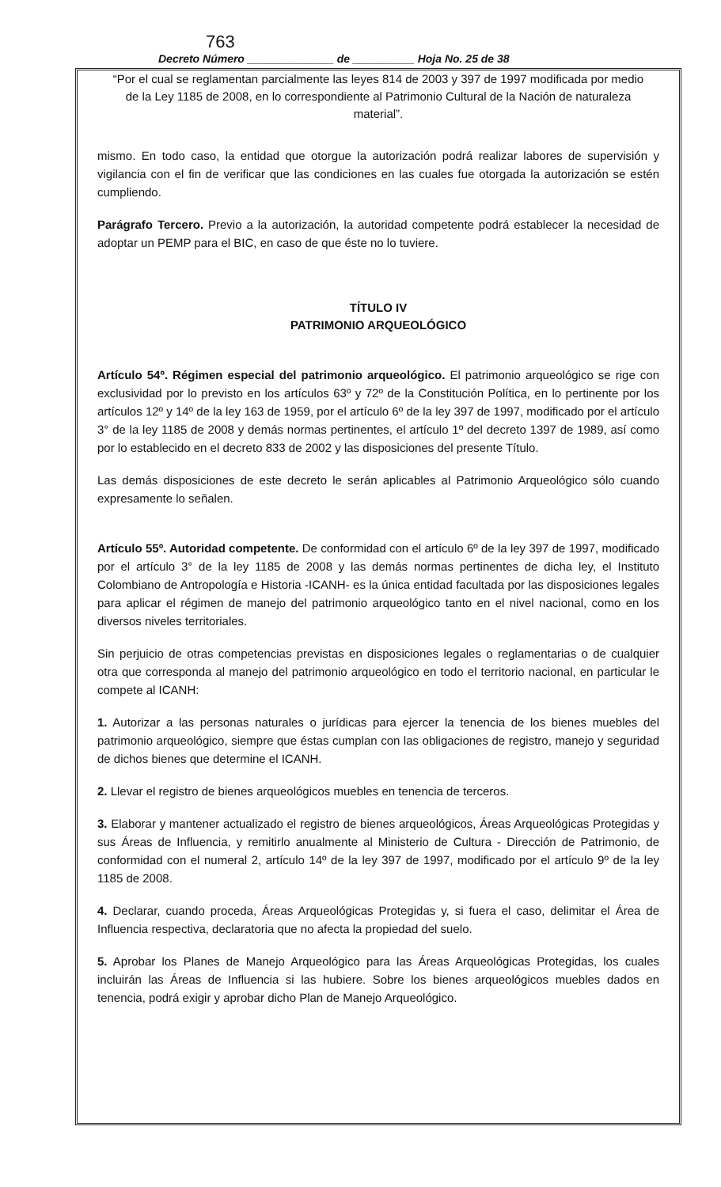763
Decreto Número ______________ de __________ Hoja No. 25 de 38
“Por el cual se reglamentan parcialmente las leyes 814 de 2003 y 397 de 1997 modificada por medio de la Ley 1185 de 2008, en lo correspondiente al Patrimonio Cultural de la Nación de naturaleza material”.
mismo. En todo caso, la entidad que otorgue la autorización podrá realizar labores de supervisión y vigilancia con el fin de verificar que las condiciones en las cuales fue otorgada la autorización se estén cumpliendo.
Parágrafo Tercero. Previo a la autorización, la autoridad competente podrá establecer la necesidad de adoptar un PEMP para el BIC, en caso de que éste no lo tuviere.
TÍTULO IV
PATRIMONIO ARQUEOLÓGICO
Artículo 54º. Régimen especial del patrimonio arqueológico. El patrimonio arqueológico se rige con exclusividad por lo previsto en los artículos 63º y 72º de la Constitución Política, en lo pertinente por los artículos 12º y 14º de la ley 163 de 1959, por el artículo 6º de la ley 397 de 1997, modificado por el artículo 3° de la ley 1185 de 2008 y demás normas pertinentes, el artículo 1º del decreto 1397 de 1989, así como por lo establecido en el decreto 833 de 2002 y las disposiciones del presente Título.
Las demás disposiciones de este decreto le serán aplicables al Patrimonio Arqueológico sólo cuando expresamente lo señalen.
Artículo 55º. Autoridad competente. De conformidad con el artículo 6º de la ley 397 de 1997, modificado por el artículo 3° de la ley 1185 de 2008 y las demás normas pertinentes de dicha ley, el Instituto Colombiano de Antropología e Historia -ICANH- es la única entidad facultada por las disposiciones legales para aplicar el régimen de manejo del patrimonio arqueológico tanto en el nivel nacional, como en los diversos niveles territoriales.
Sin perjuicio de otras competencias previstas en disposiciones legales o reglamentarias o de cualquier otra que corresponda al manejo del patrimonio arqueológico en todo el territorio nacional, en particular le compete al ICANH:
1. Autorizar a las personas naturales o jurídicas para ejercer la tenencia de los bienes muebles del patrimonio arqueológico, siempre que éstas cumplan con las obligaciones de registro, manejo y seguridad de dichos bienes que determine el ICANH.
2. Llevar el registro de bienes arqueológicos muebles en tenencia de terceros.
3. Elaborar y mantener actualizado el registro de bienes arqueológicos, Áreas Arqueológicas Protegidas y sus Áreas de Influencia, y remitirlo anualmente al Ministerio de Cultura - Dirección de Patrimonio, de conformidad con el numeral 2, artículo 14º de la ley 397 de 1997, modificado por el artículo 9º de la ley 1185 de 2008.
4. Declarar, cuando proceda, Áreas Arqueológicas Protegidas y, si fuera el caso, delimitar el Área de Influencia respectiva, declaratoria que no afecta la propiedad del suelo.
5. Aprobar los Planes de Manejo Arqueológico para las Áreas Arqueológicas Protegidas, los cuales incluirán las Áreas de Influencia si las hubiere. Sobre los bienes arqueológicos muebles dados en tenencia, podrá exigir y aprobar dicho Plan de Manejo Arqueológico.